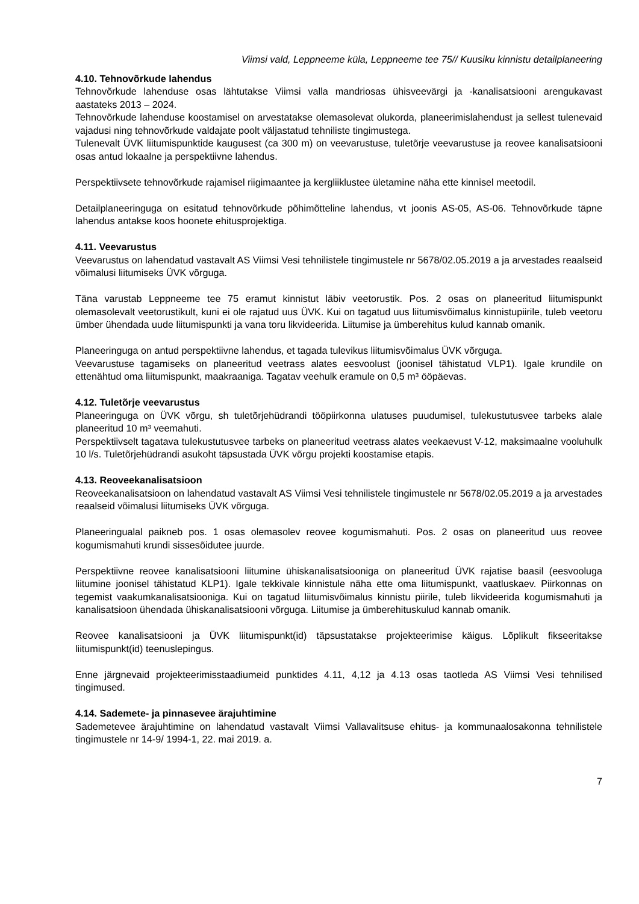Viimsi vald, Leppneeme küla, Leppneeme tee 75// Kuusiku kinnistu detailplaneering
4.10. Tehnovõrkude lahendus
Tehnovõrkude lahenduse osas lähtutakse Viimsi valla mandriosas ühisveevärgi ja -kanalisatsiooni arengukavast aastateks 2013 – 2024.
Tehnovõrkude lahenduse koostamisel on arvestatakse olemasolevat olukorda, planeerimislahendust ja sellest tulenevaid vajadusi ning tehnovõrkude valdajate poolt väljastatud tehniliste tingimustega.
Tulenevalt ÜVK liitumispunktide kaugusest (ca 300 m) on veevarustuse, tuletõrje veevarustuse ja reovee kanalisatsiooni osas antud lokaalne ja perspektiivne lahendus.
Perspektiivsete tehnovõrkude rajamisel riigimaantee ja kergliiklustee ületamine näha ette kinnisel meetodil.
Detailplaneeringuga on esitatud tehnovõrkude põhimõtteline lahendus, vt joonis AS-05, AS-06. Tehnovõrkude täpne lahendus antakse koos hoonete ehitusprojektiga.
4.11. Veevarustus
Veevarustus on lahendatud vastavalt AS Viimsi Vesi tehnilistele tingimustele nr 5678/02.05.2019 a ja arvestades reaalseid võimalusi liitumiseks ÜVK võrguga.
Täna varustab Leppneeme tee 75 eramut kinnistut läbiv veetorustik. Pos. 2 osas on planeeritud liitumispunkt olemasolevalt veetorustikult, kuni ei ole rajatud uus ÜVK. Kui on tagatud uus liitumisvõimalus kinnistupiirile, tuleb veetoru ümber ühendada uude liitumispunkti ja vana toru likvideerida. Liitumise ja ümberehitus kulud kannab omanik.
Planeeringuga on antud perspektiivne lahendus, et tagada tulevikus liitumisvõimalus ÜVK võrguga.
Veevarustuse tagamiseks on planeeritud veetrass alates eesvoolust (joonisel tähistatud VLP1). Igale krundile on ettenähtud oma liitumispunkt, maakraaniga. Tagatav veehulk eramule on 0,5 m³ ööpäevas.
4.12. Tuletõrje veevarustus
Planeeringuga on ÜVK võrgu, sh tuletõrjehüdrandi tööpiirkonna ulatuses puudumisel, tulekustutusvee tarbeks alale planeeritud 10 m³ veemahuti.
Perspektiivselt tagatava tulekustutusvee tarbeks on planeeritud veetrass alates veekaevust V-12, maksimaalne vooluhulk 10 l/s. Tuletõrjehüdrandi asukoht täpsustada ÜVK võrgu projekti koostamise etapis.
4.13. Reoveekanalisatsioon
Reoveekanalisatsioon on lahendatud vastavalt AS Viimsi Vesi tehnilistele tingimustele nr 5678/02.05.2019 a ja arvestades reaalseid võimalusi liitumiseks ÜVK võrguga.
Planeeringualal paikneb pos. 1 osas olemasolev reovee kogumismahuti. Pos. 2 osas on planeeritud uus reovee kogumismahuti krundi sissesõidutee juurde.
Perspektiivne reovee kanalisatsiooni liitumine ühiskanalisatsiooniga on planeeritud ÜVK rajatise baasil (eesvooluga liitumine joonisel tähistatud KLP1). Igale tekkivale kinnistule näha ette oma liitumispunkt, vaatluskaev. Piirkonnas on tegemist vaakumkanalisatsiooniga. Kui on tagatud liitumisvõimalus kinnistu piirile, tuleb likvideerida kogumismahuti ja kanalisatsioon ühendada ühiskanalisatsiooni võrguga. Liitumise ja ümberehituskulud kannab omanik.
Reovee kanalisatsiooni ja ÜVK liitumispunkt(id) täpsustatakse projekteerimise käigus. Lõplikult fikseeritakse liitumispunkt(id) teenuslepingus.
Enne järgnevaid projekteerimisstaadiumeid punktides 4.11, 4,12 ja 4.13 osas taotleda AS Viimsi Vesi tehnilised tingimused.
4.14. Sademete- ja pinnasevee ärajuhtimine
Sademetevee ärajuhtimine on lahendatud vastavalt Viimsi Vallavalitsuse ehitus- ja kommunaalosakonna tehnilistele tingimustele nr 14-9/ 1994-1, 22. mai 2019. a.
7